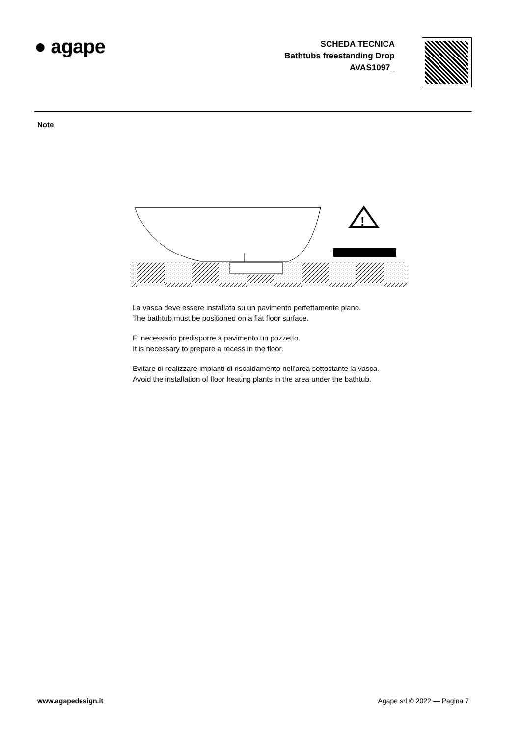● agape
SCHEDA TECNICA
Bathtubs freestanding Drop
AVAS1097_
Note
!
La vasca deve essere installata su un pavimento perfettamente piano.
The bathtub must be positioned on a flat floor surface.
E' necessario predisporre a pavimento un pozzetto.
It is necessary to prepare a recess in the floor.
Evitare di realizzare impianti di riscaldamento nell'area sottostante la vasca.
Avoid the installation of floor heating plants in the area under the bathtub.
www.agapedesign.it Agape srl © 2022 — Pagina 7